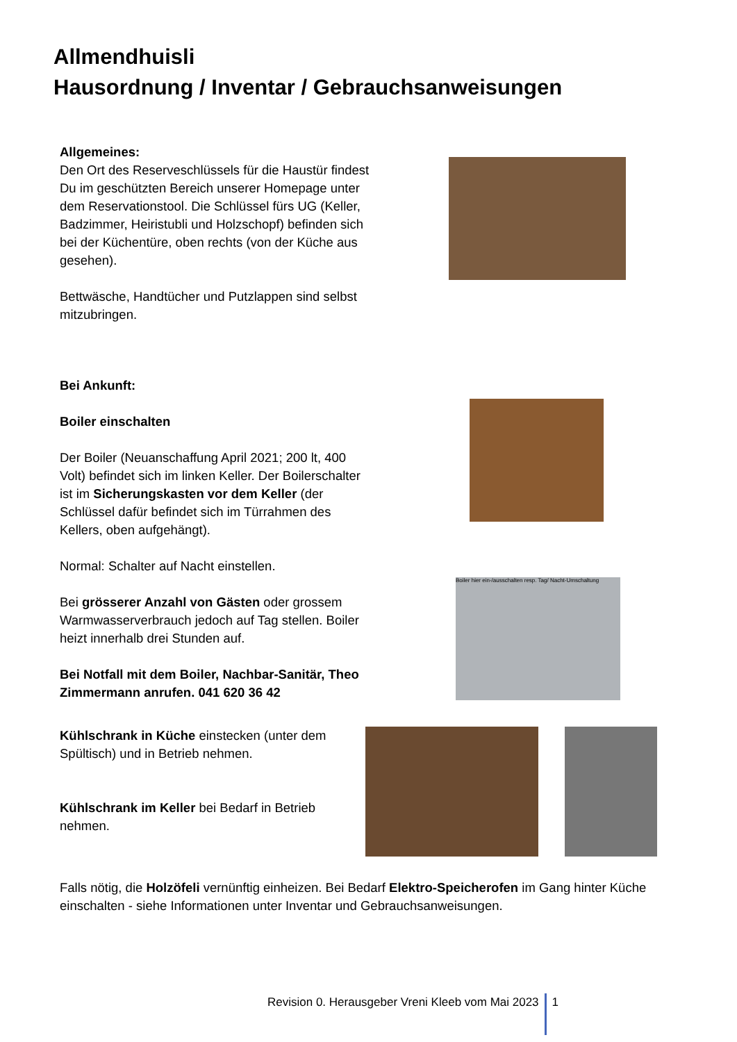Allmendhuisli
Hausordnung / Inventar / Gebrauchsanweisungen
Allgemeines:
Den Ort des Reserveschlüssels für die Haustür findest Du im geschützten Bereich unserer Homepage unter dem Reservationstool. Die Schlüssel fürs UG (Keller, Badzimmer, Heiristubli und Holzschopf) befinden sich bei der Küchentüre, oben rechts (von der Küche aus gesehen).
Bettwäsche, Handtücher und Putzlappen sind selbst mitzubringen.
Bei Ankunft:
Boiler einschalten
Der Boiler (Neuanschaffung April 2021; 200 lt, 400 Volt) befindet sich im linken Keller. Der Boilerschalter ist im Sicherungskasten vor dem Keller (der Schlüssel dafür befindet sich im Türrahmen des Kellers, oben aufgehängt).
Normal: Schalter auf Nacht einstellen.
Bei grösserer Anzahl von Gästen oder grossem Warmwasserverbrauch jedoch auf Tag stellen. Boiler heizt innerhalb drei Stunden auf.
Bei Notfall mit dem Boiler, Nachbar-Sanitär, Theo Zimmermann anrufen. 041 620 36 42
Boiler hier ein-/ausschalten resp. Tag/ Nacht-Umschaltung
Kühlschrank in Küche einstecken (unter dem Spültisch) und in Betrieb nehmen.
Kühlschrank im Keller bei Bedarf in Betrieb nehmen.
Falls nötig, die Holzöfeli vernünftig einheizen. Bei Bedarf Elektro-Speicherofen im Gang hinter Küche einschalten - siehe Informationen unter Inventar und Gebrauchsanweisungen.
Revision 0. Herausgeber Vreni Kleeb vom Mai 2023 1